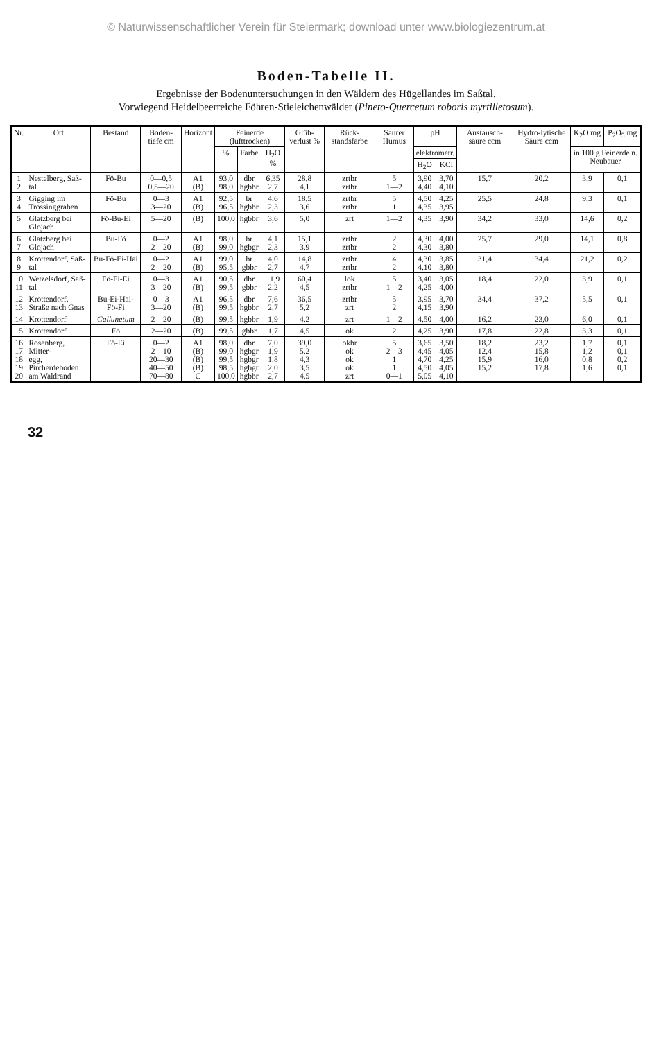© Naturwissenschaftlicher Verein für Steiermark; download unter www.biologiezentrum.at
Boden-Tabelle II.
Ergebnisse der Bodenuntersuchungen in den Wäldern des Hügellandes im Saßtal.
Vorwiegend Heidelbeerreiche Föhren-Stieleichenwälder (Pineto-Quercetum roboris myrtilletosum).
| Nr. | Ort | Bestand | Boden-tiefe cm | Horizont | Feinerde (lufttrocken) | | | Glüh-verlust % | Rück-standsfarbe | Saurer Humus | pH | | Austausch-säure ccm | Hydro-lytische Säure ccm | K<sub>2</sub>O mg | P<sub>2</sub>O<sub>5</sub> mg |
| --- | --- | --- | --- | --- | --- | --- | --- | --- | --- | --- | --- | --- | --- | --- | --- | --- |
| | | | | | % | Farbe | H<sub>2</sub>O % | | | | elektrometr. | | | | in 100 g Feinerde n. Neubauer | |
| | | | | | | | | | | | H<sub>2</sub>O | KCl | | | | |
| 1 2 | Nestelberg, Saß- tal | Fö-Bu | 0—0,5 0,5—20 | A1 (B) | 93,0 98,0 | dbr hgbbr | 6,35 2,7 | 28,8 4,1 | zrtbr zrtbr | 5 1—2 | 3,90 4,40 | 3,70 4,10 | 15,7 | 20,2 | 3,9 | 0,1 |
| 3 4 | Gigging im Trössinggraben | Fö-Bu | 0—3 3—20 | A1 (B) | 92,5 96,5 | br hgbbr | 4,6 2,3 | 18,5 3,6 | zrtbr zrtbr | 5 1 | 4,50 4,35 | 4,25 3,95 | 25,5 | 24,8 | 9,3 | 0,1 |
| 5 | Glatzberg bei Glojach | Fö-Bu-Ei | 5—20 | (B) | 100,0 | hgbbr | 3,6 | 5,0 | zrt | 1—2 | 4,35 | 3,90 | 34,2 | 33,0 | 14,6 | 0,2 |
| 6 7 | Glatzberg bei Glojach | Bu-Fö | 0—2 2—20 | A1 (B) | 98,0 99,0 | br hgbgr | 4,1 2,3 | 15,1 3,9 | zrtbr zrtbr | 2 2 | 4,30 4,30 | 4,00 3,80 | 25,7 | 29,0 | 14,1 | 0,8 |
| 8 9 | Krottendorf, Saß- tal | Bu-Fö-Ei-Hai | 0—2 2—20 | A1 (B) | 99,0 95,5 | br gbbr | 4,0 2,7 | 14,8 4,7 | zrtbr zrtbr | 4 2 | 4,30 4,10 | 3,85 3,80 | 31,4 | 34,4 | 21,2 | 0,2 |
| 10 11 | Wetzelsdorf, Saß- tal | Fö-Fi-Ei | 0—3 3—20 | A1 (B) | 90,5 99,5 | dbr gbbr | 11,9 2,2 | 60,4 4,5 | lok zrtbr | 5 1—2 | 3,40 4,25 | 3,05 4,00 | 18,4 | 22,0 | 3,9 | 0,1 |
| 12 13 | Krottendorf, Straße nach Gnas | Bu-Ei-Hai-Fö-Fi | 0—3 3—20 | A1 (B) | 96,5 99,5 | dbr hgbbr | 7,6 2,7 | 36,5 5,2 | zrtbr zrt | 5 2 | 3,95 4,15 | 3,70 3,90 | 34,4 | 37,2 | 5,5 | 0,1 |
| 14 | Krottendorf | Callunetum | 2—20 | (B) | 99,5 | hgbbr | 1,9 | 4,2 | zrt | 1—2 | 4,50 | 4,00 | 16,2 | 23,0 | 6,0 | 0,1 |
| 15 | Krottendorf | Fö | 2—20 | (B) | 99,5 | gbbr | 1,7 | 4,5 | ok | 2 | 4,25 | 3,90 | 17,8 | 22,8 | 3,3 | 0,1 |
| 16 17 18 19 20 | Rosenberg, Mitter- egg, Pircherdeboden am Waldrand | Fö-Ei | 0—2 2—10 20—30 40—50 70—80 | A1 (B) (B) (B) C | 98,0 99,0 99,5 98,5 100,0 | dbr hgbgr hgbgr hgbgr hgbbr | 7,0 1,9 1,8 2,0 2,7 | 39,0 5,2 4,3 3,5 4,5 | okbr ok ok ok zrt | 5 2—3 1 1 0—1 | 3,65 4,45 4,70 4,50 5,05 | 3,50 4,05 4,25 4,05 4,10 | 18,2 12,4 15,9 15,2 | 23,2 15,8 16,0 17,8 | 1,7 1,2 0,8 1,6 | 0,1 0,1 0,2 0,1 |
32